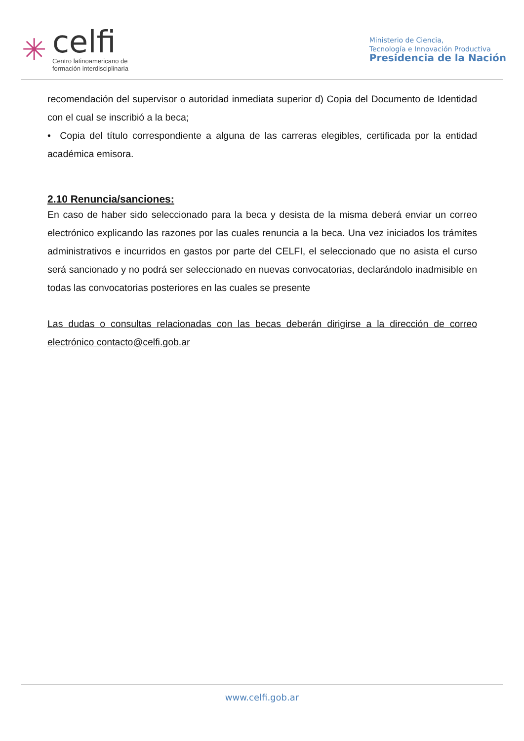✳
celfi
Centro latinoamericano de
formación interdisciplinaria
Ministerio de Ciencia,
Tecnología e Innovación Productiva
Presidencia de la Nación
recomendación del supervisor o autoridad inmediata superior d) Copia del Documento de Identidad con el cual se inscribió a la beca;
• Copia del título correspondiente a alguna de las carreras elegibles, certificada por la entidad académica emisora.
2.10 Renuncia/sanciones:
En caso de haber sido seleccionado para la beca y desista de la misma deberá enviar un correo electrónico explicando las razones por las cuales renuncia a la beca. Una vez iniciados los trámites administrativos e incurridos en gastos por parte del CELFI, el seleccionado que no asista el curso será sancionado y no podrá ser seleccionado en nuevas convocatorias, declarándolo inadmisible en todas las convocatorias posteriores en las cuales se presente
Las dudas o consultas relacionadas con las becas deberán dirigirse a la dirección de correo electrónico contacto@celfi.gob.ar
www.celfi.gob.ar